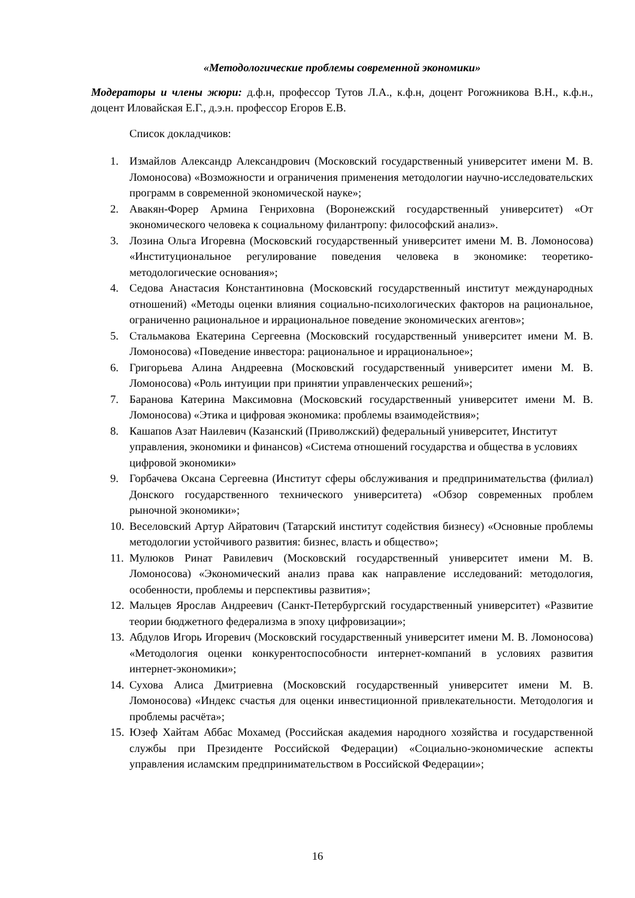«Методологические проблемы современной экономики»
Модераторы и члены жюри: д.ф.н, профессор Тутов Л.А., к.ф.н, доцент Рогожникова В.Н., к.ф.н., доцент Иловайская Е.Г., д.э.н. профессор Егоров Е.В.
Список докладчиков:
1. Измайлов Александр Александрович (Московский государственный университет имени М. В. Ломоносова) «Возможности и ограничения применения методологии научно-исследовательских программ в современной экономической науке»;
2. Авакян-Форер Армина Генриховна (Воронежский государственный университет) «От экономического человека к социальному филантропу: философский анализ».
3. Лозина Ольга Игоревна (Московский государственный университет имени М. В. Ломоносова) «Институциональное регулирование поведения человека в экономике: теоретико-методологические основания»;
4. Седова Анастасия Константиновна (Московский государственный институт международных отношений) «Методы оценки влияния социально-психологических факторов на рациональное, ограниченно рациональное и иррациональное поведение экономических агентов»;
5. Стальмакова Екатерина Сергеевна (Московский государственный университет имени М. В. Ломоносова) «Поведение инвестора: рациональное и иррациональное»;
6. Григорьева Алина Андреевна (Московский государственный университет имени М. В. Ломоносова) «Роль интуиции при принятии управленческих решений»;
7. Баранова Катерина Максимовна (Московский государственный университет имени М. В. Ломоносова) «Этика и цифровая экономика: проблемы взаимодействия»;
8. Кашапов Азат Наилевич (Казанский (Приволжский) федеральный университет, Институт управления, экономики и финансов) «Система отношений государства и общества в условиях цифровой экономики»
9. Горбачева Оксана Сергеевна (Институт сферы обслуживания и предпринимательства (филиал) Донского государственного технического университета) «Обзор современных проблем рыночной экономики»;
10. Веселовский Артур Айратович (Татарский институт содействия бизнесу) «Основные проблемы методологии устойчивого развития: бизнес, власть и общество»;
11. Мулюков Ринат Равилевич (Московский государственный университет имени М. В. Ломоносова) «Экономический анализ права как направление исследований: методология, особенности, проблемы и перспективы развития»;
12. Мальцев Ярослав Андреевич (Санкт-Петербургский государственный университет) «Развитие теории бюджетного федерализма в эпоху цифровизации»;
13. Абдулов Игорь Игоревич (Московский государственный университет имени М. В. Ломоносова) «Методология оценки конкурентоспособности интернет-компаний в условиях развития интернет-экономики»;
14. Сухова Алиса Дмитриевна (Московский государственный университет имени М. В. Ломоносова) «Индекс счастья для оценки инвестиционной привлекательности. Методология и проблемы расчёта»;
15. Юзеф Хайтам Аббас Мохамед (Российская академия народного хозяйства и государственной службы при Президенте Российской Федерации) «Социально-экономические аспекты управления исламским предпринимательством в Российской Федерации»;
16